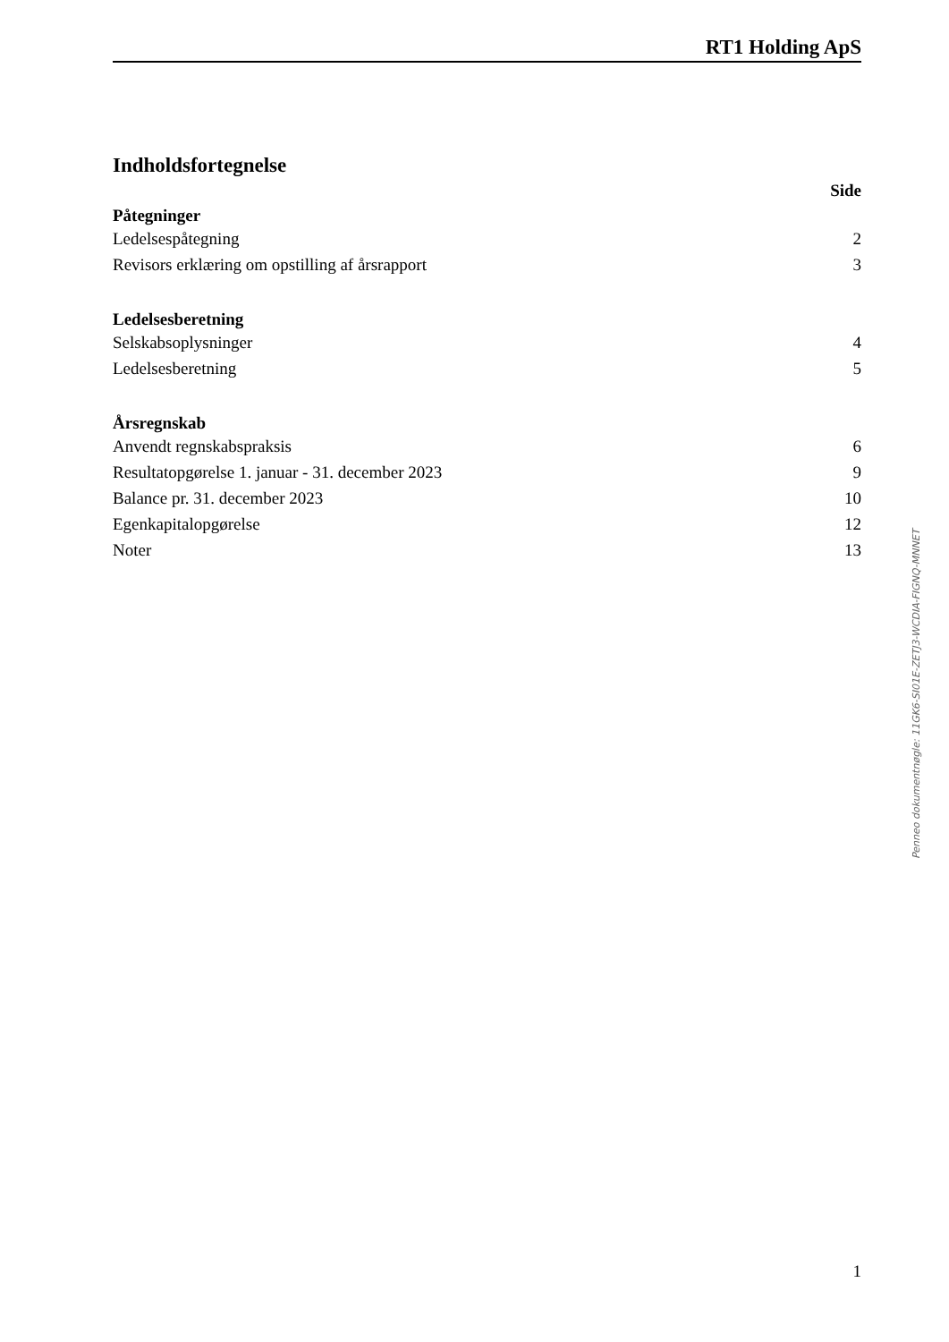RT1 Holding ApS
Indholdsfortegnelse
Side
Påtegninger
Ledelsespåtegning 2
Revisors erklæring om opstilling af årsrapport 3
Ledelsesberetning
Selskabsoplysninger 4
Ledelsesberetning 5
Årsregnskab
Anvendt regnskabspraksis 6
Resultatopgørelse 1. januar - 31. december 2023 9
Balance pr. 31. december 2023 10
Egenkapitalopgørelse 12
Noter 13
Penneo dokumentnøgle: 11GK6-SI01E-ZETJ3-WCDIA-FIGNQ-MNNET
1